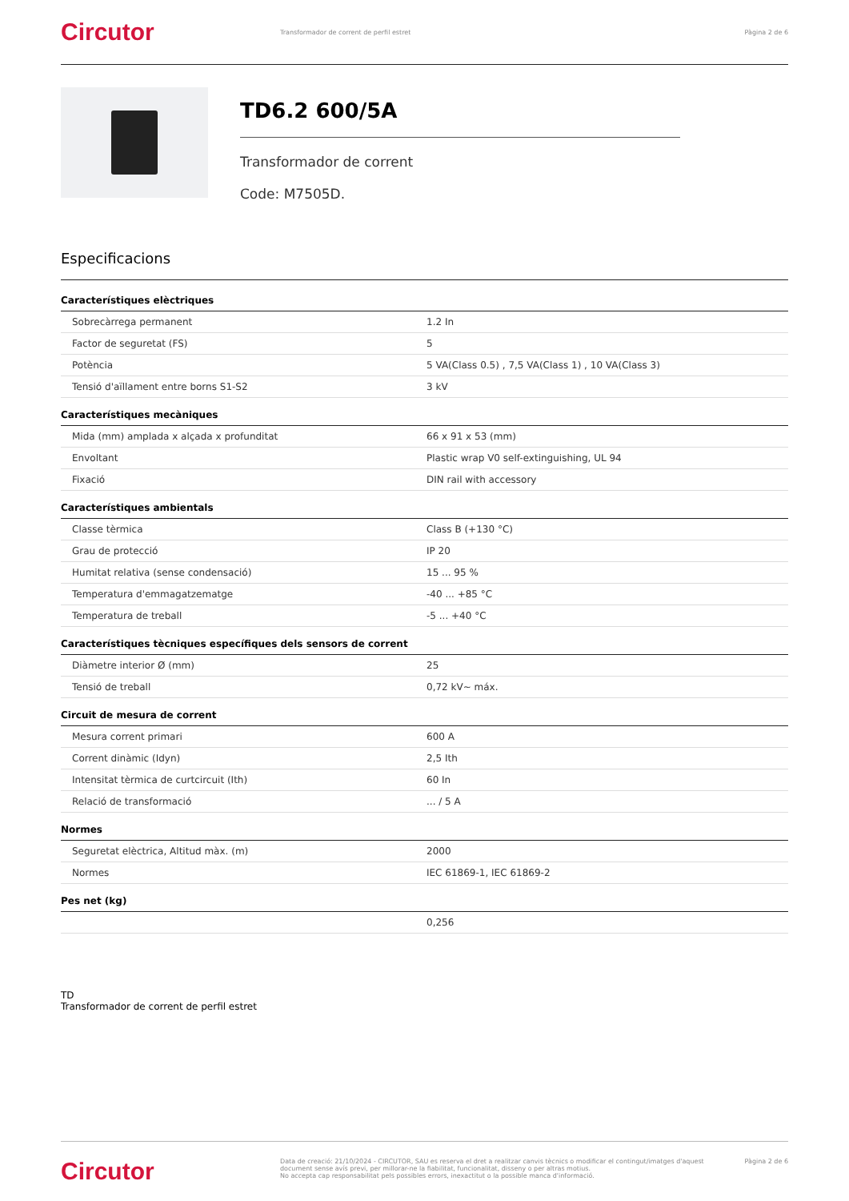Circutor
Transformador de corrent de perfil estret
Pàgina 2 de 6
TD6.2 600/5A
Transformador de corrent
Code: M7505D.
Especificacions
Característiques elèctriques
| Sobrecàrrega permanent | 1.2 In |
| Factor de seguretat (FS) | 5 |
| Potència | 5 VA(Class 0.5) , 7,5 VA(Class 1) , 10 VA(Class 3) |
| Tensió d'aïllament entre borns S1-S2 | 3 kV |
Característiques mecàniques
| Mida (mm) amplada x alçada x profunditat | 66 x 91 x 53 (mm) |
| Envoltant | Plastic wrap V0 self-extinguishing, UL 94 |
| Fixació | DIN rail with accessory |
Característiques ambientals
| Classe tèrmica | Class B (+130 °C) |
| Grau de protecció | IP 20 |
| Humitat relativa (sense condensació) | 15 ... 95 % |
| Temperatura d'emmagatzematge | -40 ... +85 °C |
| Temperatura de treball | -5 ... +40 °C |
Característiques tècniques específiques dels sensors de corrent
| Diàmetre interior Ø (mm) | 25 |
| Tensió de treball | 0,72 kV~ máx. |
Circuit de mesura de corrent
| Mesura corrent primari | 600 A |
| Corrent dinàmic (Idyn) | 2,5 Ith |
| Intensitat tèrmica de curtcircuit (Ith) | 60 In |
| Relació de transformació | ... / 5 A |
Normes
| Seguretat elèctrica, Altitud màx. (m) | 2000 |
| Normes | IEC 61869-1, IEC 61869-2 |
Pes net (kg)
| | 0,256 |
TD
Transformador de corrent de perfil estret
Circutor
Data de creació: 21/10/2024 - CIRCUTOR, SAU es reserva el dret a realitzar canvis tècnics o modificar el contingut/imatges d'aquest document sense avís previ, per millorar-ne la fiabilitat, funcionalitat, disseny o per altras motius.
No accepta cap responsabilitat pels possibles errors, inexactitut o la possible manca d'informació.
Pàgina 2 de 6